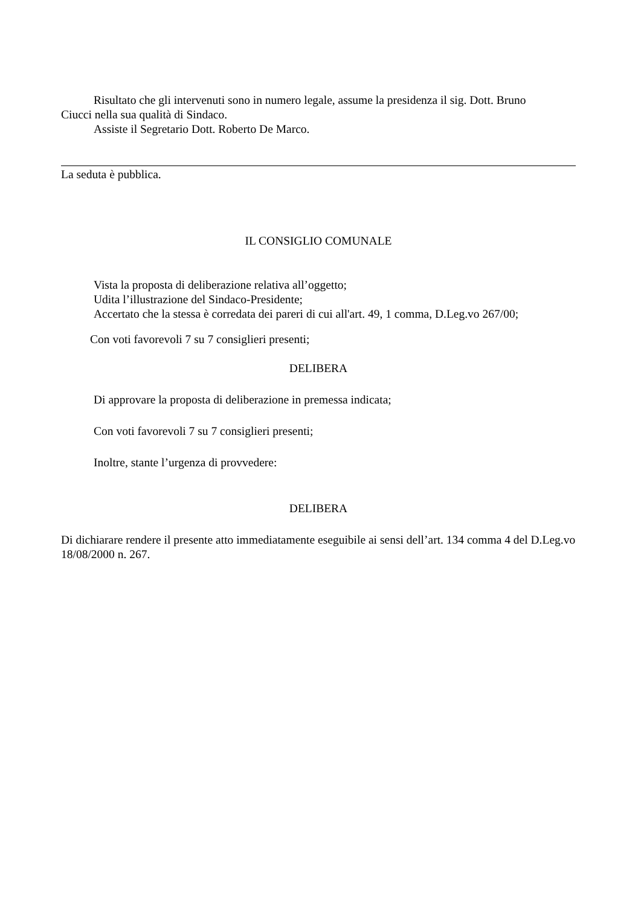Risultato che gli intervenuti sono in numero legale, assume la presidenza il sig. Dott. Bruno
Ciucci nella sua qualità di Sindaco.
Assiste il Segretario Dott. Roberto De Marco.
La seduta è pubblica.
IL CONSIGLIO COMUNALE
Vista la proposta di deliberazione relativa all’oggetto;
Udita l’illustrazione del Sindaco-Presidente;
Accertato che la stessa è corredata dei pareri di cui all'art. 49, 1 comma, D.Leg.vo 267/00;
Con voti favorevoli 7 su 7 consiglieri presenti;
DELIBERA
Di approvare la proposta di deliberazione in premessa indicata;
Con voti favorevoli 7 su 7 consiglieri presenti;
Inoltre, stante l’urgenza di provvedere:
DELIBERA
Di dichiarare rendere il presente atto immediatamente eseguibile ai sensi dell’art. 134 comma 4 del D.Leg.vo 18/08/2000 n. 267.